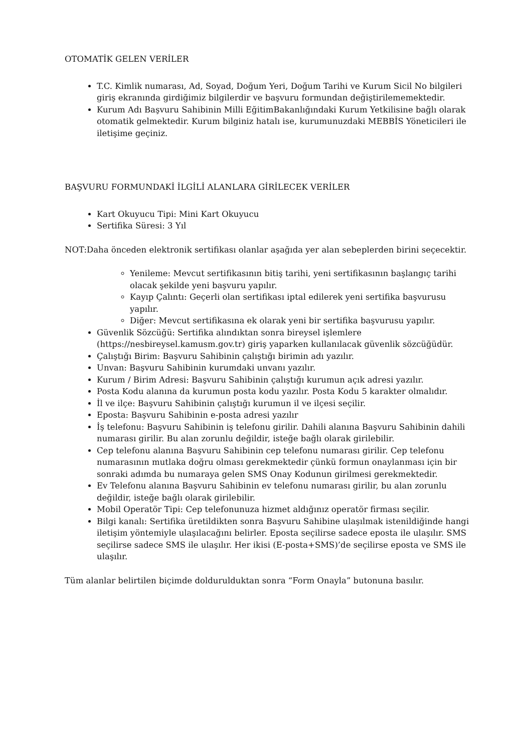OTOMATİK GELEN VERİLER
T.C. Kimlik numarası, Ad, Soyad, Doğum Yeri, Doğum Tarihi ve Kurum Sicil No bilgileri giriş ekranında girdiğimiz bilgilerdir ve başvuru formundan değiştirilememektedir.
Kurum Adı Başvuru Sahibinin Milli EğitimBakanlığındaki Kurum Yetkilisine bağlı olarak otomatik gelmektedir. Kurum bilginiz hatalı ise, kurumunuzdaki MEBBİS Yöneticileri ile iletişime geçiniz.
BAŞVURU FORMUNDAKİ İLGİLİ ALANLARA GİRİLECEK VERİLER
Kart Okuyucu Tipi: Mini Kart Okuyucu
Sertifika Süresi: 3 Yıl
NOT:Daha önceden elektronik sertifikası olanlar aşağıda yer alan sebeplerden birini seçecektir.
Yenileme: Mevcut sertifikasının bitiş tarihi, yeni sertifikasının başlangıç tarihi olacak şekilde yeni başvuru yapılır.
Kayıp Çalıntı: Geçerli olan sertifikası iptal edilerek yeni sertifika başvurusu yapılır.
Diğer: Mevcut sertifikasına ek olarak yeni bir sertifika başvurusu yapılır.
Güvenlik Sözcüğü: Sertifika alındıktan sonra bireysel işlemlere (https://nesbireysel.kamusm.gov.tr) giriş yaparken kullanılacak güvenlik sözcüğüdür.
Çalıştığı Birim: Başvuru Sahibinin çalıştığı birimin adı yazılır.
Unvan: Başvuru Sahibinin kurumdaki unvanı yazılır.
Kurum / Birim Adresi: Başvuru Sahibinin çalıştığı kurumun açık adresi yazılır.
Posta Kodu alanına da kurumun posta kodu yazılır. Posta Kodu 5 karakter olmalıdır.
İl ve ilçe: Başvuru Sahibinin çalıştığı kurumun il ve ilçesi seçilir.
Eposta: Başvuru Sahibinin e-posta adresi yazılır
İş telefonu: Başvuru Sahibinin iş telefonu girilir. Dahili alanına Başvuru Sahibinin dahili numarası girilir. Bu alan zorunlu değildir, isteğe bağlı olarak girilebilir.
Cep telefonu alanına Başvuru Sahibinin cep telefonu numarası girilir. Cep telefonu numarasının mutlaka doğru olması gerekmektedir çünkü formun onaylanması için bir sonraki adımda bu numaraya gelen SMS Onay Kodunun girilmesi gerekmektedir.
Ev Telefonu alanına Başvuru Sahibinin ev telefonu numarası girilir, bu alan zorunlu değildir, isteğe bağlı olarak girilebilir.
Mobil Operatör Tipi: Cep telefonunuza hizmet aldığınız operatör firması seçilir.
Bilgi kanalı: Sertifika üretildikten sonra Başvuru Sahibine ulaşılmak istenildiğinde hangi iletişim yöntemiyle ulaşılacağını belirler. Eposta seçilirse sadece eposta ile ulaşılır. SMS seçilirse sadece SMS ile ulaşılır. Her ikisi (E-posta+SMS)’de seçilirse eposta ve SMS ile ulaşılır.
Tüm alanlar belirtilen biçimde doldurulduktan sonra “Form Onayla” butonuna basılır.